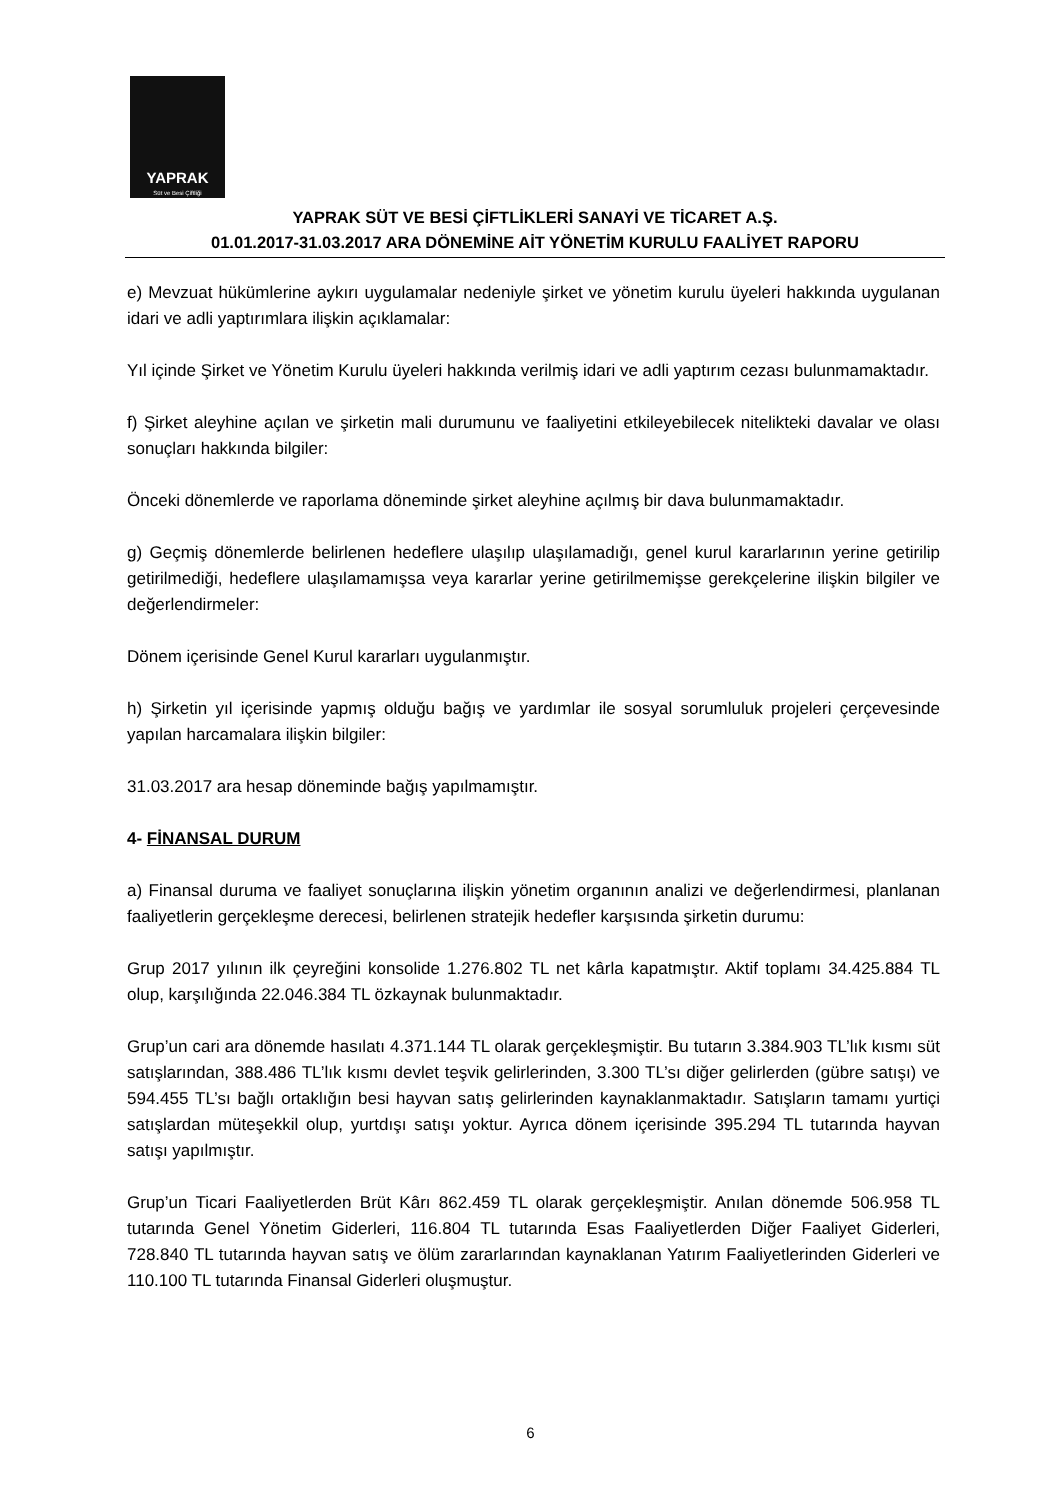YAPRAK
Süt ve Besi Çiftliği
YAPRAK SÜT VE BESİ ÇİFTLİKLERİ SANAYİ VE TİCARET A.Ş.
01.01.2017-31.03.2017 ARA DÖNEMİNE AİT YÖNETİM KURULU FAALİYET RAPORU
e) Mevzuat hükümlerine aykırı uygulamalar nedeniyle şirket ve yönetim kurulu üyeleri hakkında uygulanan idari ve adli yaptırımlara ilişkin açıklamalar:
Yıl içinde Şirket ve Yönetim Kurulu üyeleri hakkında verilmiş idari ve adli yaptırım cezası bulunmamaktadır.
f) Şirket aleyhine açılan ve şirketin mali durumunu ve faaliyetini etkileyebilecek nitelikteki davalar ve olası sonuçları hakkında bilgiler:
Önceki dönemlerde ve raporlama döneminde şirket aleyhine açılmış bir dava bulunmamaktadır.
g) Geçmiş dönemlerde belirlenen hedeflere ulaşılıp ulaşılamadığı, genel kurul kararlarının yerine getirilip getirilmediği, hedeflere ulaşılamamışsa veya kararlar yerine getirilmemişse gerekçelerine ilişkin bilgiler ve değerlendirmeler:
Dönem içerisinde Genel Kurul kararları uygulanmıştır.
h) Şirketin yıl içerisinde yapmış olduğu bağış ve yardımlar ile sosyal sorumluluk projeleri çerçevesinde yapılan harcamalara ilişkin bilgiler:
31.03.2017 ara hesap döneminde bağış yapılmamıştır.
4- FİNANSAL DURUM
a) Finansal duruma ve faaliyet sonuçlarına ilişkin yönetim organının analizi ve değerlendirmesi, planlanan faaliyetlerin gerçekleşme derecesi, belirlenen stratejik hedefler karşısında şirketin durumu:
Grup 2017 yılının ilk çeyreğini konsolide 1.276.802 TL net kârla kapatmıştır. Aktif toplamı 34.425.884 TL olup, karşılığında 22.046.384 TL özkaynak bulunmaktadır.
Grup’un cari ara dönemde hasılatı 4.371.144 TL olarak gerçekleşmiştir. Bu tutarın 3.384.903 TL’lık kısmı süt satışlarından, 388.486 TL’lık kısmı devlet teşvik gelirlerinden, 3.300 TL’sı diğer gelirlerden (gübre satışı) ve 594.455 TL’sı bağlı ortaklığın besi hayvan satış gelirlerinden kaynaklanmaktadır. Satışların tamamı yurtiçi satışlardan müteşekkil olup, yurtdışı satışı yoktur. Ayrıca dönem içerisinde 395.294 TL tutarında hayvan satışı yapılmıştır.
Grup’un Ticari Faaliyetlerden Brüt Kârı 862.459 TL olarak gerçekleşmiştir. Anılan dönemde 506.958 TL tutarında Genel Yönetim Giderleri, 116.804 TL tutarında Esas Faaliyetlerden Diğer Faaliyet Giderleri, 728.840 TL tutarında hayvan satış ve ölüm zararlarından kaynaklanan Yatırım Faaliyetlerinden Giderleri ve 110.100 TL tutarında Finansal Giderleri oluşmuştur.
6